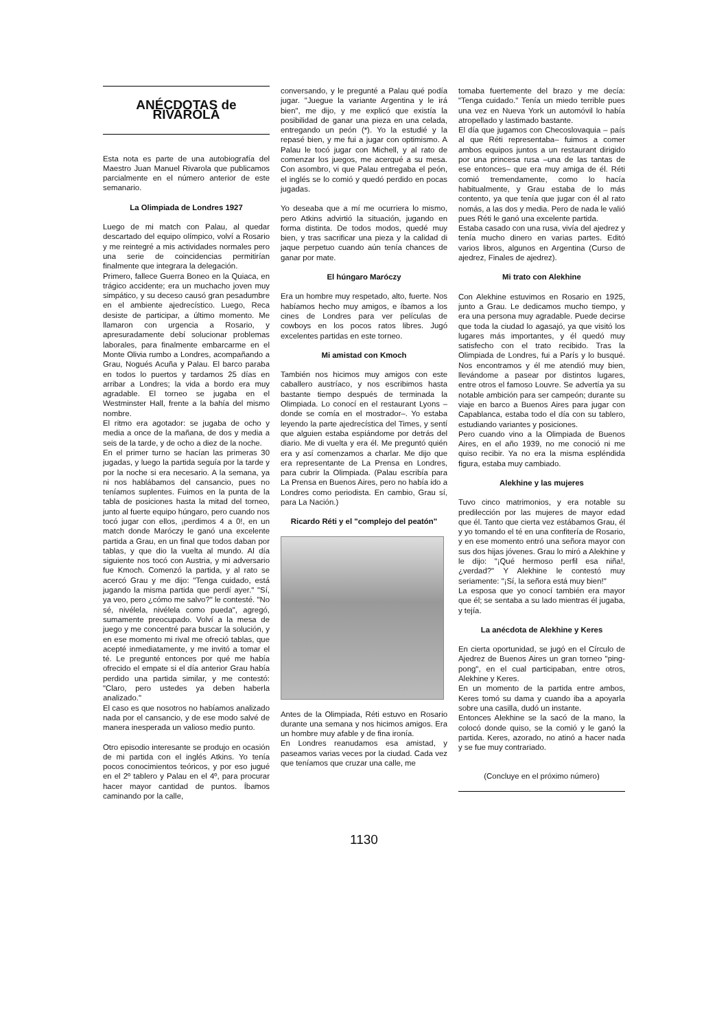ANÉCDOTAS de RIVAROLA
Esta nota es parte de una autobiografía del Maestro Juan Manuel Rivarola que publicamos parcialmente en el número anterior de este semanario.
La Olimpiada de Londres 1927
Luego de mi match con Palau, al quedar descartado del equipo olímpico, volví a Rosario y me reintegré a mis actividades normales pero una serie de coincidencias permitirían finalmente que integrara la delegación.
Primero, fallece Guerra Boneo en la Quiaca, en trágico accidente; era un muchacho joven muy simpático, y su deceso causó gran pesadumbre en el ambiente ajedrecístico. Luego, Reca desiste de participar, a último momento. Me llamaron con urgencia a Rosario, y apresuradamente debí solucionar problemas laborales, para finalmente embarcarme en el Monte Olivia rumbo a Londres, acompañando a Grau, Nogués Acuña y Palau. El barco paraba en todos lo puertos y tardamos 25 días en arribar a Londres; la vida a bordo era muy agradable. El torneo se jugaba en el Westminster Hall, frente a la bahía del mismo nombre.
El ritmo era agotador: se jugaba de ocho y media a once de la mañana, de dos y media a seis de la tarde, y de ocho a diez de la noche.
En el primer turno se hacían las primeras 30 jugadas, y luego la partida seguía por la tarde y por la noche si era necesario. A la semana, ya ni nos hablábamos del cansancio, pues no teníamos suplentes. Fuimos en la punta de la tabla de posiciones hasta la mitad del torneo, junto al fuerte equipo húngaro, pero cuando nos tocó jugar con ellos, ¡perdimos 4 a 0!, en un match donde Maróczy le ganó una excelente partida a Grau, en un final que todos daban por tablas, y que dio la vuelta al mundo. Al día siguiente nos tocó con Austria, y mi adversario fue Kmoch. Comenzó la partida, y al rato se acercó Grau y me dijo: "Tenga cuidado, está jugando la misma partida que perdí ayer." "Sí, ya veo, pero ¿cómo me salvo?" le contesté. "No sé, nivélela, nivélela como pueda", agregó, sumamente preocupado. Volví a la mesa de juego y me concentré para buscar la solución, y en ese momento mi rival me ofreció tablas, que acepté inmediatamente, y me invitó a tomar el té. Le pregunté entonces por qué me había ofrecido el empate si el día anterior Grau había perdido una partida similar, y me contestó: "Claro, pero ustedes ya deben haberla analizado."
El caso es que nosotros no habíamos analizado nada por el cansancio, y de ese modo salvé de manera inesperada un valioso medio punto.
Otro episodio interesante se produjo en ocasión de mi partida con el inglés Atkins. Yo tenía pocos conocimientos teóricos, y por eso jugué en el 2º tablero y Palau en el 4º, para procurar hacer mayor cantidad de puntos. Íbamos caminando por la calle,
conversando, y le pregunté a Palau qué podía jugar. "Juegue la variante Argentina y le irá bien", me dijo, y me explicó que existía la posibilidad de ganar una pieza en una celada, entregando un peón (*). Yo la estudié y la repasé bien, y me fui a jugar con optimismo. A Palau le tocó jugar con Michell, y al rato de comenzar los juegos, me acerqué a su mesa. Con asombro, vi que Palau entregaba el peón, el inglés se lo comió y quedó perdido en pocas jugadas.
Yo deseaba que a mí me ocurriera lo mismo, pero Atkins advirtió la situación, jugando en forma distinta. De todos modos, quedé muy bien, y tras sacrificar una pieza y la calidad di jaque perpetuo cuando aún tenía chances de ganar por mate.
El húngaro Maróczy
Era un hombre muy respetado, alto, fuerte. Nos habíamos hecho muy amigos, e íbamos a los cines de Londres para ver películas de cowboys en los pocos ratos libres. Jugó excelentes partidas en este torneo.
Mi amistad con Kmoch
También nos hicimos muy amigos con este caballero austríaco, y nos escribimos hasta bastante tiempo después de terminada la Olimpiada. Lo conocí en el restaurant Lyons –donde se comía en el mostrador–. Yo estaba leyendo la parte ajedrecística del Times, y sentí que alguien estaba espiándome por detrás del diario. Me di vuelta y era él. Me preguntó quién era y así comenzamos a charlar. Me dijo que era representante de La Prensa en Londres, para cubrir la Olimpiada. (Palau escribía para La Prensa en Buenos Aires, pero no había ido a Londres como periodista. En cambio, Grau sí, para La Nación.)
Ricardo Réti y el "complejo del peatón"
Antes de la Olimpiada, Réti estuvo en Rosario durante una semana y nos hicimos amigos. Era un hombre muy afable y de fina ironía.
En Londres reanudamos esa amistad, y paseamos varias veces por la ciudad. Cada vez que teníamos que cruzar una calle, me
tomaba fuertemente del brazo y me decía: "Tenga cuidado." Tenía un miedo terrible pues una vez en Nueva York un automóvil lo había atropellado y lastimado bastante.
El día que jugamos con Checoslovaquia – país al que Réti representaba– fuimos a comer ambos equipos juntos a un restaurant dirigido por una princesa rusa –una de las tantas de ese entonces– que era muy amiga de él. Réti comió tremendamente, como lo hacía habitualmente, y Grau estaba de lo más contento, ya que tenía que jugar con él al rato nomás, a las dos y media. Pero de nada le valió pues Réti le ganó una excelente partida.
Estaba casado con una rusa, vivía del ajedrez y tenía mucho dinero en varias partes. Editó varios libros, algunos en Argentina (Curso de ajedrez, Finales de ajedrez).
Mi trato con Alekhine
Con Alekhine estuvimos en Rosario en 1925, junto a Grau. Le dedicamos mucho tiempo, y era una persona muy agradable. Puede decirse que toda la ciudad lo agasajó, ya que visitó los lugares más importantes, y él quedó muy satisfecho con el trato recibido. Tras la Olimpiada de Londres, fui a París y lo busqué. Nos encontramos y él me atendió muy bien, llevándome a pasear por distintos lugares, entre otros el famoso Louvre. Se advertía ya su notable ambición para ser campeón; durante su viaje en barco a Buenos Aires para jugar con Capablanca, estaba todo el día con su tablero, estudiando variantes y posiciones.
Pero cuando vino a la Olimpiada de Buenos Aires, en el año 1939, no me conoció ni me quiso recibir. Ya no era la misma espléndida figura, estaba muy cambiado.
Alekhine y las mujeres
Tuvo cinco matrimonios, y era notable su predilección por las mujeres de mayor edad que él. Tanto que cierta vez estábamos Grau, él y yo tomando el té en una confitería de Rosario, y en ese momento entró una señora mayor con sus dos hijas jóvenes. Grau lo miró a Alekhine y le dijo: "¡Qué hermoso perfil esa niña!, ¿verdad?" Y Alekhine le contestó muy seriamente: "¡Sí, la señora está muy bien!"
La esposa que yo conocí también era mayor que él; se sentaba a su lado mientras él jugaba, y tejía.
La anécdota de Alekhine y Keres
En cierta oportunidad, se jugó en el Círculo de Ajedrez de Buenos Aires un gran torneo "ping-pong", en el cual participaban, entre otros, Alekhine y Keres.
En un momento de la partida entre ambos, Keres tomó su dama y cuando iba a apoyarla sobre una casilla, dudó un instante.
Entonces Alekhine se la sacó de la mano, la colocó donde quiso, se la comió y le ganó la partida. Keres, azorado, no atinó a hacer nada y se fue muy contrariado.
(Concluye en el próximo número)
1130